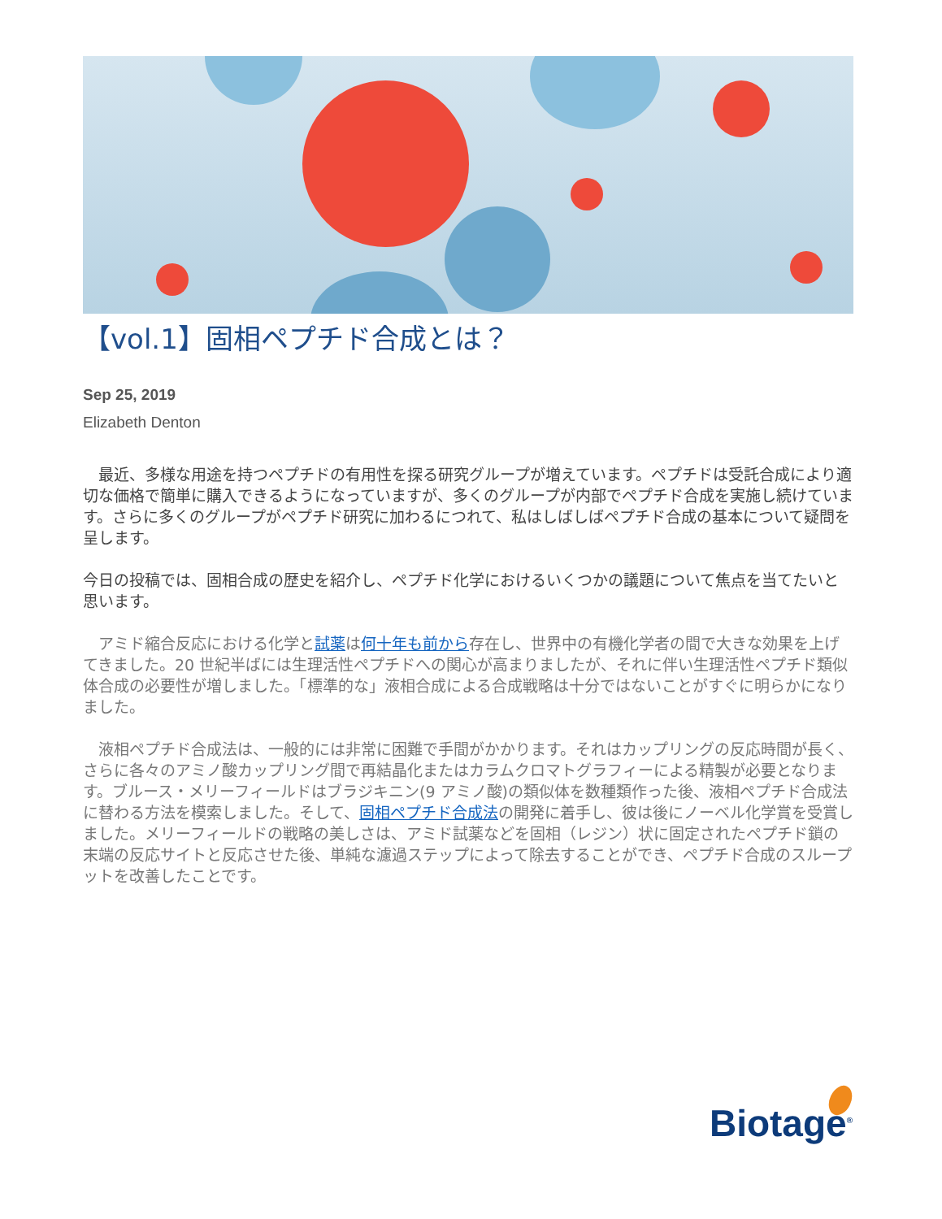【vol.1】固相ペプチド合成とは？
Sep 25, 2019
Elizabeth Denton
　最近、多様な用途を持つペプチドの有用性を探る研究グループが増えています。ペプチドは受託合成により適切な価格で簡単に購入できるようになっていますが、多くのグループが内部でペプチド合成を実施し続けています。さらに多くのグループがペプチド研究に加わるにつれて、私はしばしばペプチド合成の基本について疑問を呈します。
今日の投稿では、固相合成の歴史を紹介し、ペプチド化学におけるいくつかの議題について焦点を当てたいと思います。
　アミド縮合反応における化学と試薬は何十年も前から存在し、世界中の有機化学者の間で大きな効果を上げてきました。20 世紀半ばには生理活性ペプチドへの関心が高まりましたが、それに伴い生理活性ペプチド類似体合成の必要性が増しました。「標準的な」液相合成による合成戦略は十分ではないことがすぐに明らかになりました。
　液相ペプチド合成法は、一般的には非常に困難で手間がかかります。それはカップリングの反応時間が長く、さらに各々のアミノ酸カップリング間で再結晶化またはカラムクロマトグラフィーによる精製が必要となります。ブルース・メリーフィールドはブラジキニン(9 アミノ酸)の類似体を数種類作った後、液相ペプチド合成法に替わる方法を模索しました。そして、固相ペプチド合成法の開発に着手し、彼は後にノーベル化学賞を受賞しました。メリーフィールドの戦略の美しさは、アミド試薬などを固相（レジン）状に固定されたペプチド鎖の末端の反応サイトと反応させた後、単純な濾過ステップによって除去することができ、ペプチド合成のスループットを改善したことです。
Biotage<sup>®</sup>